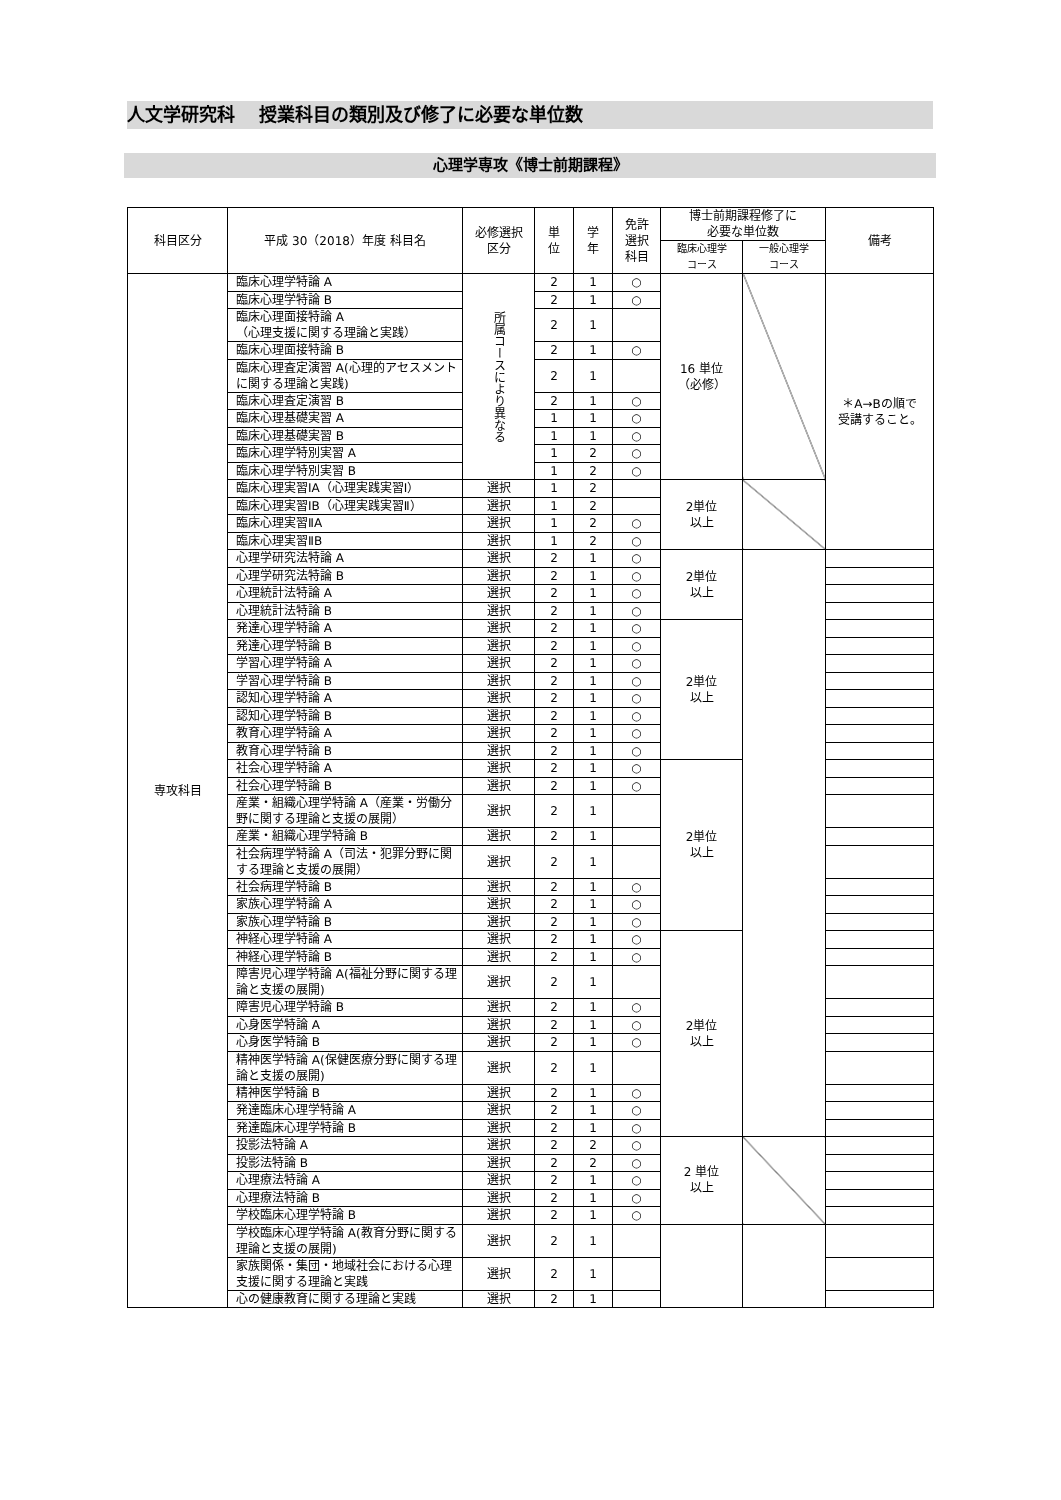人文学研究科　 授業科目の類別及び修了に必要な単位数
心理学専攻《博士前期課程》
| 科目区分 | 平成 30（2018）年度 科目名 | 必修選択 区分 | 単 位 | 学 年 | 免許 選択 科目 | 博士前期課程修了に 必要な単位数 | | 備考 |
| --- | --- | --- | --- | --- | --- | --- | --- | --- |
| | | | | | | 臨床心理学 コース | 一般心理学 コース | |
| 専攻科目 | 臨床心理学特論 A | 所属コースにより異なる | 2 | 1 | ○ | 16 単位 （必修） | | ＊A→Bの順で 受講すること。 |
| | 臨床心理学特論 B | | 2 | 1 | ○ | | | |
| | 臨床心理面接特論 A （心理支援に関する理論と実践） | | 2 | 1 | | | | |
| | 臨床心理面接特論 B | | 2 | 1 | ○ | | | |
| | 臨床心理査定演習 A(心理的アセスメントに関する理論と実践) | | 2 | 1 | | | | |
| | 臨床心理査定演習 B | | 2 | 1 | ○ | | | |
| | 臨床心理基礎実習 A | | 1 | 1 | ○ | | | |
| | 臨床心理基礎実習 B | | 1 | 1 | ○ | | | |
| | 臨床心理学特別実習 A | | 1 | 2 | ○ | | | |
| | 臨床心理学特別実習 B | | 1 | 2 | ○ | | | |
| | 臨床心理実習ⅠA（心理実践実習Ⅰ） | 選択 | 1 | 2 | | 2単位 以上 | | |
| | 臨床心理実習ⅠB（心理実践実習Ⅱ） | 選択 | 1 | 2 | | | | |
| | 臨床心理実習ⅡA | 選択 | 1 | 2 | ○ | | | |
| | 臨床心理実習ⅡB | 選択 | 1 | 2 | ○ | | | |
| | 心理学研究法特論 A | 選択 | 2 | 1 | ○ | 2単位 以上 | | |
| | 心理学研究法特論 B | 選択 | 2 | 1 | ○ | | | |
| | 心理統計法特論 A | 選択 | 2 | 1 | ○ | | | |
| | 心理統計法特論 B | 選択 | 2 | 1 | ○ | | | |
| | 発達心理学特論 A | 選択 | 2 | 1 | ○ | 2単位 以上 | | |
| | 発達心理学特論 B | 選択 | 2 | 1 | ○ | | | |
| | 学習心理学特論 A | 選択 | 2 | 1 | ○ | | | |
| | 学習心理学特論 B | 選択 | 2 | 1 | ○ | | | |
| | 認知心理学特論 A | 選択 | 2 | 1 | ○ | | | |
| | 認知心理学特論 B | 選択 | 2 | 1 | ○ | | | |
| | 教育心理学特論 A | 選択 | 2 | 1 | ○ | | | |
| | 教育心理学特論 B | 選択 | 2 | 1 | ○ | | | |
| | 社会心理学特論 A | 選択 | 2 | 1 | ○ | 2単位 以上 | | |
| | 社会心理学特論 B | 選択 | 2 | 1 | ○ | | | |
| | 産業・組織心理学特論 A（産業・労働分野に関する理論と支援の展開） | 選択 | 2 | 1 | | | | |
| | 産業・組織心理学特論 B | 選択 | 2 | 1 | | | | |
| | 社会病理学特論 A（司法・犯罪分野に関する理論と支援の展開） | 選択 | 2 | 1 | | | | |
| | 社会病理学特論 B | 選択 | 2 | 1 | ○ | | | |
| | 家族心理学特論 A | 選択 | 2 | 1 | ○ | | | |
| | 家族心理学特論 B | 選択 | 2 | 1 | ○ | | | |
| | 神経心理学特論 A | 選択 | 2 | 1 | ○ | 2単位 以上 | | |
| | 神経心理学特論 B | 選択 | 2 | 1 | ○ | | | |
| | 障害児心理学特論 A(福祉分野に関する理論と支援の展開) | 選択 | 2 | 1 | | | | |
| | 障害児心理学特論 B | 選択 | 2 | 1 | ○ | | | |
| | 心身医学特論 A | 選択 | 2 | 1 | ○ | | | |
| | 心身医学特論 B | 選択 | 2 | 1 | ○ | | | |
| | 精神医学特論 A(保健医療分野に関する理論と支援の展開) | 選択 | 2 | 1 | | | | |
| | 精神医学特論 B | 選択 | 2 | 1 | ○ | | | |
| | 発達臨床心理学特論 A | 選択 | 2 | 1 | ○ | | | |
| | 発達臨床心理学特論 B | 選択 | 2 | 1 | ○ | | | |
| | 投影法特論 A | 選択 | 2 | 2 | ○ | 2 単位 以上 | | |
| | 投影法特論 B | 選択 | 2 | 2 | ○ | | | |
| | 心理療法特論 A | 選択 | 2 | 1 | ○ | | | |
| | 心理療法特論 B | 選択 | 2 | 1 | ○ | | | |
| | 学校臨床心理学特論 B | 選択 | 2 | 1 | ○ | | | |
| | 学校臨床心理学特論 A(教育分野に関する理論と支援の展開) | 選択 | 2 | 1 | | | | |
| | 家族関係・集団・地域社会における心理支援に関する理論と実践 | 選択 | 2 | 1 | | | | |
| | 心の健康教育に関する理論と実践 | 選択 | 2 | 1 | | | | |